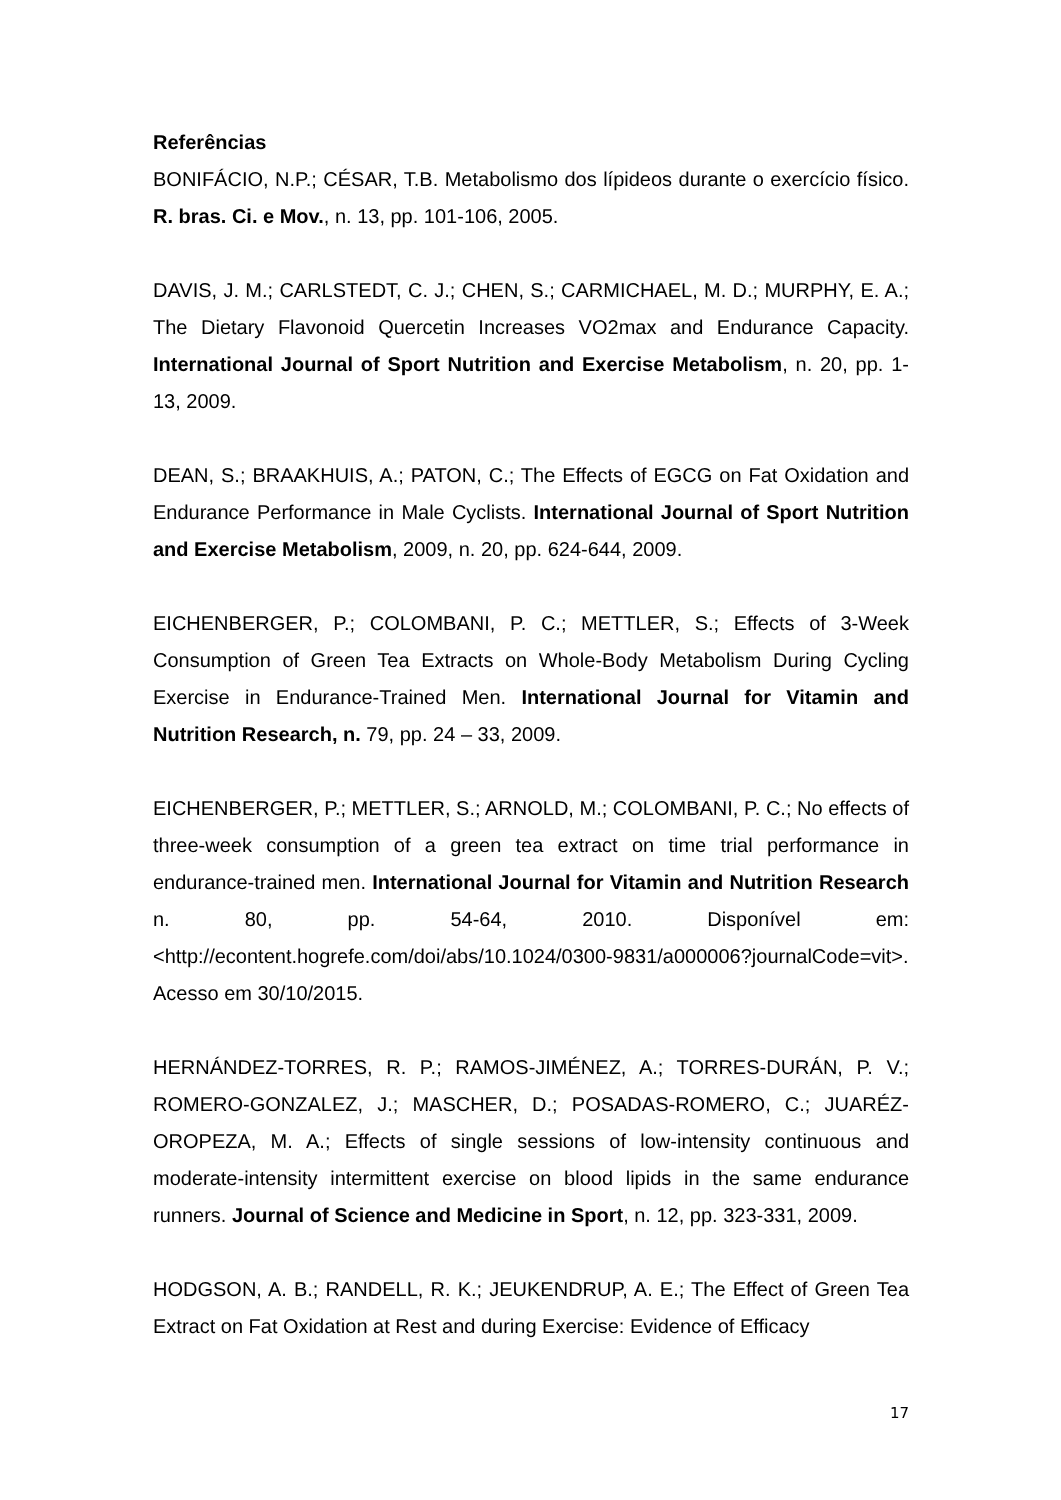Referências
BONIFÁCIO, N.P.; CÉSAR, T.B. Metabolismo dos lípideos durante o exercício físico. R. bras. Ci. e Mov., n. 13, pp. 101-106, 2005.
DAVIS, J. M.; CARLSTEDT, C. J.; CHEN, S.; CARMICHAEL, M. D.; MURPHY, E. A.; The Dietary Flavonoid Quercetin Increases VO2max and Endurance Capacity. International Journal of Sport Nutrition and Exercise Metabolism, n. 20, pp. 1-13, 2009.
DEAN, S.; BRAAKHUIS, A.; PATON, C.; The Effects of EGCG on Fat Oxidation and Endurance Performance in Male Cyclists. International Journal of Sport Nutrition and Exercise Metabolism, 2009, n. 20, pp. 624-644, 2009.
EICHENBERGER, P.; COLOMBANI, P. C.; METTLER, S.; Effects of 3-Week Consumption of Green Tea Extracts on Whole-Body Metabolism During Cycling Exercise in Endurance-Trained Men. International Journal for Vitamin and Nutrition Research, n. 79, pp. 24 – 33, 2009.
EICHENBERGER, P.; METTLER, S.; ARNOLD, M.; COLOMBANI, P. C.; No effects of three-week consumption of a green tea extract on time trial performance in endurance-trained men. International Journal for Vitamin and Nutrition Research n. 80, pp. 54-64, 2010. Disponível em: <http://econtent.hogrefe.com/doi/abs/10.1024/0300-9831/a000006?journalCode=vit>. Acesso em 30/10/2015.
HERNÁNDEZ-TORRES, R. P.; RAMOS-JIMÉNEZ, A.; TORRES-DURÁN, P. V.; ROMERO-GONZALEZ, J.; MASCHER, D.; POSADAS-ROMERO, C.; JUARÉZ-OROPEZA, M. A.; Effects of single sessions of low-intensity continuous and moderate-intensity intermittent exercise on blood lipids in the same endurance runners. Journal of Science and Medicine in Sport, n. 12, pp. 323-331, 2009.
HODGSON, A. B.; RANDELL, R. K.; JEUKENDRUP, A. E.; The Effect of Green Tea Extract on Fat Oxidation at Rest and during Exercise: Evidence of Efficacy
17